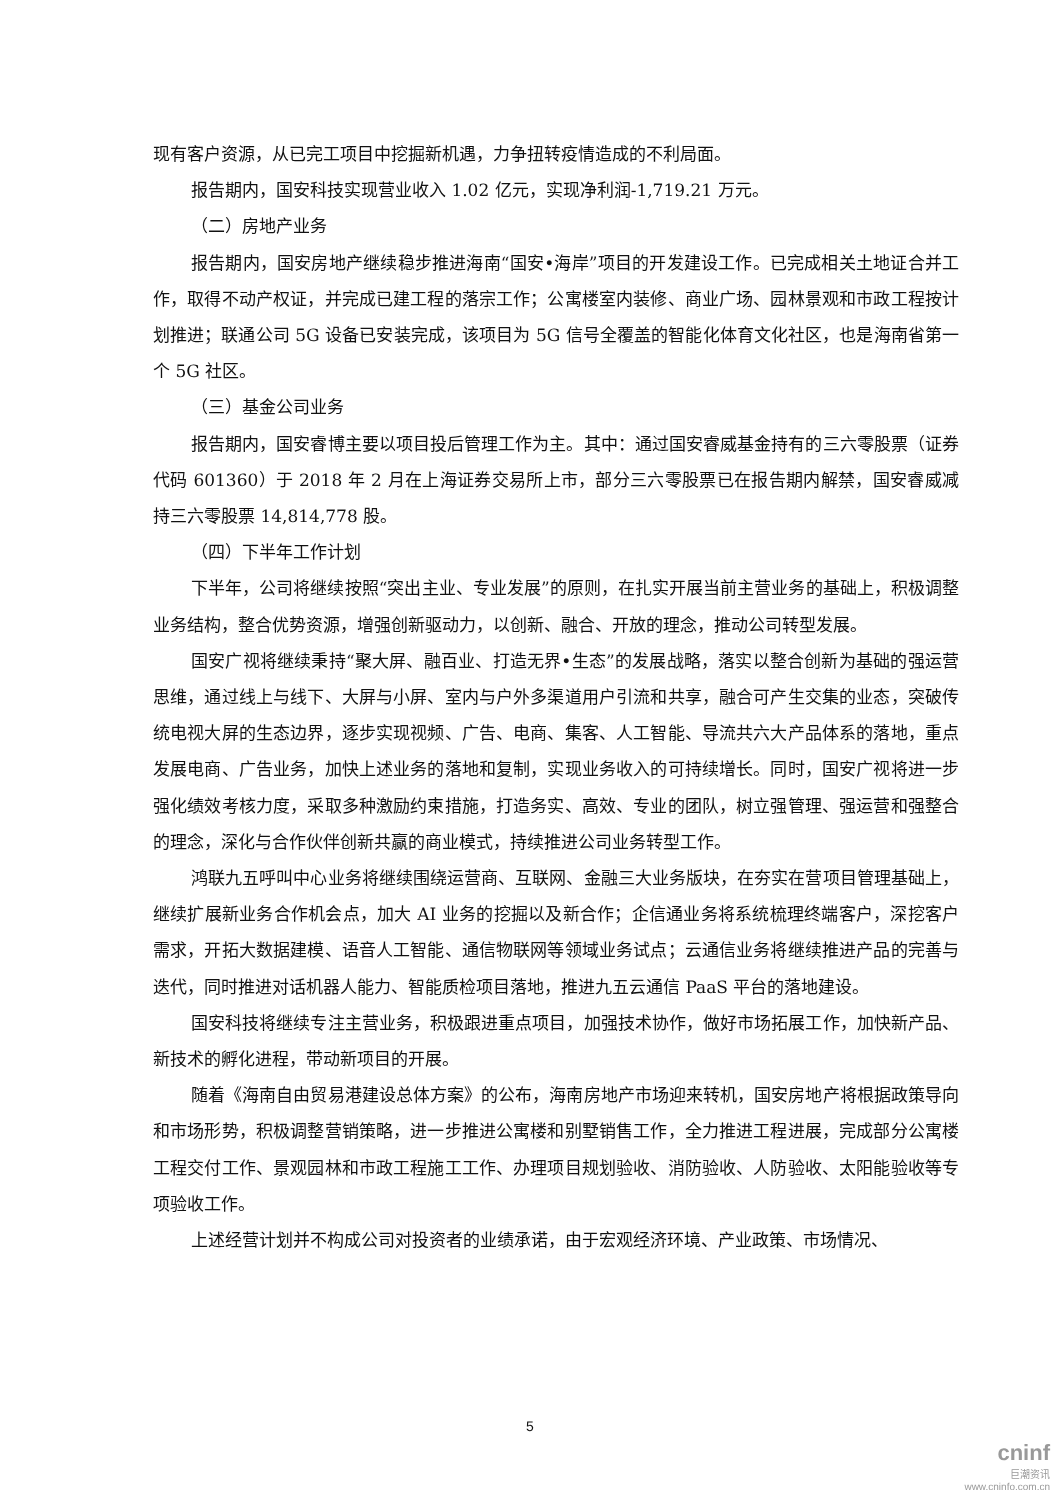现有客户资源，从已完工项目中挖掘新机遇，力争扭转疫情造成的不利局面。
报告期内，国安科技实现营业收入 1.02 亿元，实现净利润-1,719.21 万元。
（二）房地产业务
报告期内，国安房地产继续稳步推进海南“国安•海岸”项目的开发建设工作。已完成相关土地证合并工作，取得不动产权证，并完成已建工程的落宗工作；公寓楼室内装修、商业广场、园林景观和市政工程按计划推进；联通公司 5G 设备已安装完成，该项目为 5G 信号全覆盖的智能化体育文化社区，也是海南省第一个 5G 社区。
（三）基金公司业务
报告期内，国安睿博主要以项目投后管理工作为主。其中：通过国安睿威基金持有的三六零股票（证券代码 601360）于 2018 年 2 月在上海证券交易所上市，部分三六零股票已在报告期内解禁，国安睿威减持三六零股票 14,814,778 股。
（四）下半年工作计划
下半年，公司将继续按照“突出主业、专业发展”的原则，在扎实开展当前主营业务的基础上，积极调整业务结构，整合优势资源，增强创新驱动力，以创新、融合、开放的理念，推动公司转型发展。
国安广视将继续秉持“聚大屏、融百业、打造无界•生态”的发展战略，落实以整合创新为基础的强运营思维，通过线上与线下、大屏与小屏、室内与户外多渠道用户引流和共享，融合可产生交集的业态，突破传统电视大屏的生态边界，逐步实现视频、广告、电商、集客、人工智能、导流共六大产品体系的落地，重点发展电商、广告业务，加快上述业务的落地和复制，实现业务收入的可持续增长。同时，国安广视将进一步强化绩效考核力度，采取多种激励约束措施，打造务实、高效、专业的团队，树立强管理、强运营和强整合的理念，深化与合作伙伴创新共赢的商业模式，持续推进公司业务转型工作。
鸿联九五呼叫中心业务将继续围绕运营商、互联网、金融三大业务版块，在夯实在营项目管理基础上，继续扩展新业务合作机会点，加大 AI 业务的挖掘以及新合作；企信通业务将系统梳理终端客户，深挖客户需求，开拓大数据建模、语音人工智能、通信物联网等领域业务试点；云通信业务将继续推进产品的完善与迭代，同时推进对话机器人能力、智能质检项目落地，推进九五云通信 PaaS 平台的落地建设。
国安科技将继续专注主营业务，积极跟进重点项目，加强技术协作，做好市场拓展工作，加快新产品、新技术的孵化进程，带动新项目的开展。
随着《海南自由贸易港建设总体方案》的公布，海南房地产市场迎来转机，国安房地产将根据政策导向和市场形势，积极调整营销策略，进一步推进公寓楼和别墅销售工作，全力推进工程进展，完成部分公寓楼工程交付工作、景观园林和市政工程施工工作、办理项目规划验收、消防验收、人防验收、太阳能验收等专项验收工作。
上述经营计划并不构成公司对投资者的业绩承诺，由于宏观经济环境、产业政策、市场情况、
5
cninf
巨潮资讯
www.cninfo.com.cn